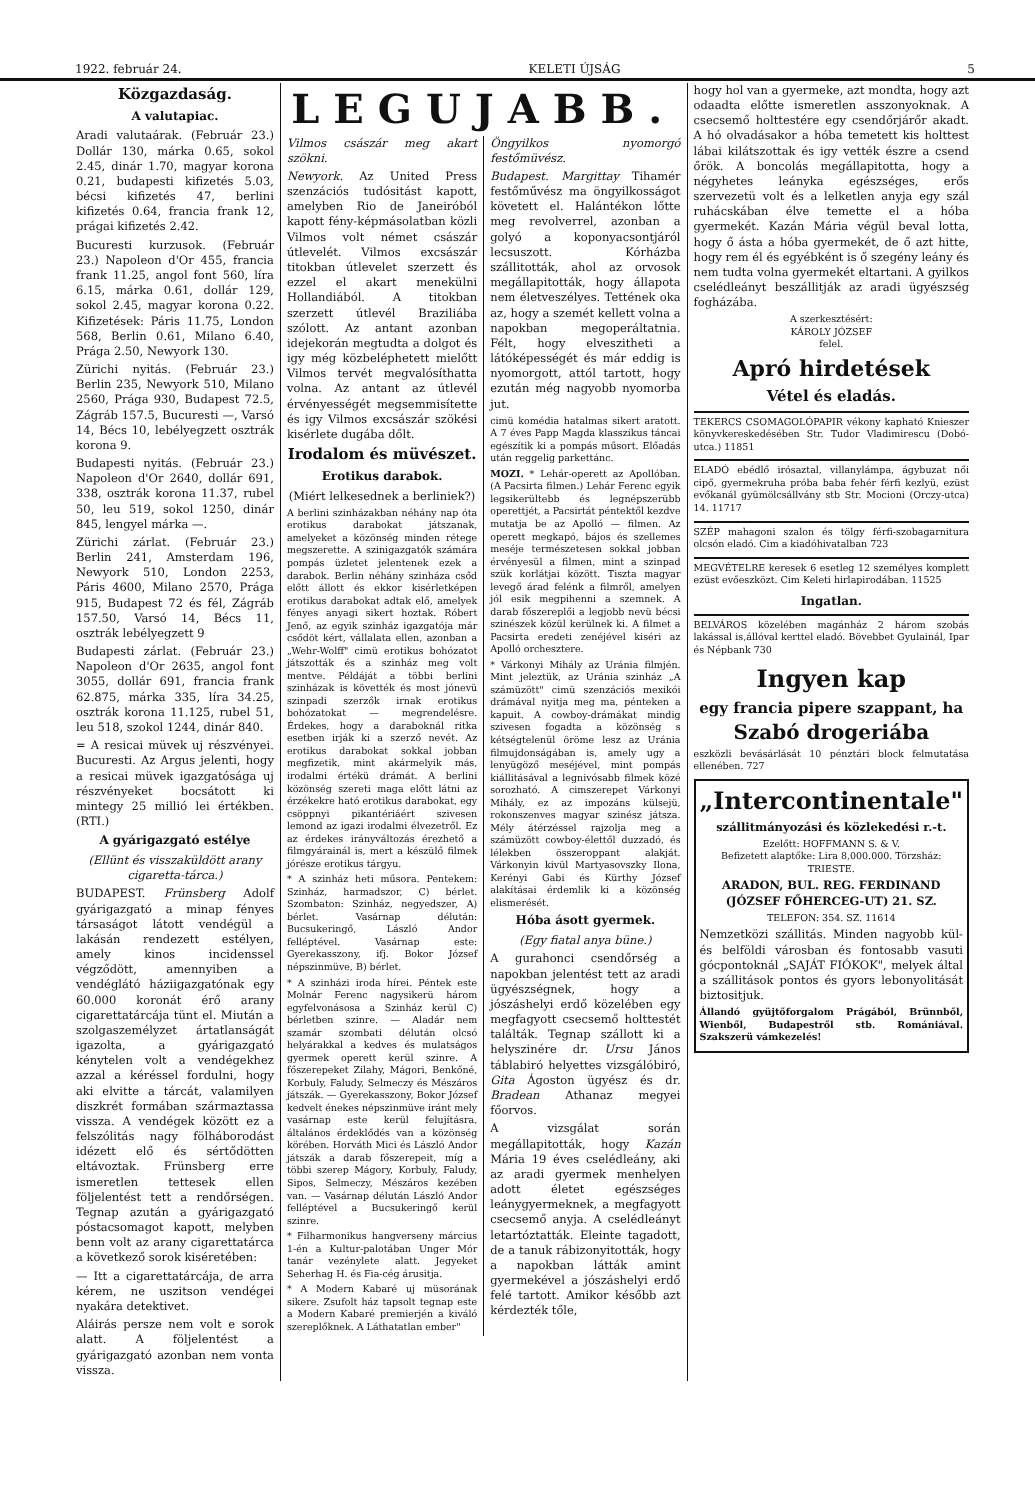1922. február 24. KELETI ÚJSÁG 5
Közgazdaság.
A valutapiac.
Aradi valutaárak. (Február 23.) Dollár 130, márka 0.65, sokol 2.45, dinár 1.70, magyar korona 0.21, budapesti kifizetés 5.03, bécsi kifizetés 47, berlini kifizetés 0.64, francia frank 12, prágai kifizetés 2.42.
Bucuresti kurzusok. (Február 23.) Napoleon d'Or 455, francia frank 11.25, angol font 560, líra 6.15, márka 0.61, dollár 129, sokol 2.45, magyar korona 0.22. Kifizetések: Páris 11.75, London 568, Berlin 0.61, Milano 6.40, Prága 2.50, Newyork 130.
Zürichi nyitás. (Február 23.) Berlin 235, Newyork 510, Milano 2560, Prága 930, Budapest 72.5, Zágráb 157.5, Bucuresti —, Varsó 14, Bécs 10, lebélyegzett osztrák korona 9.
Budapesti nyitás. (Február 23.) Napoleon d'Or 2640, dollár 691, 338, osztrák korona 11.37, rubel 50, leu 519, sokol 1250, dinár 845, lengyel márka —.
Zürichi zárlat. (Február 23.) Berlin 241, Amsterdam 196, Newyork 510, London 2253, Páris 4600, Milano 2570, Prága 915, Budapest 72 és fél, Zágráb 157.50, Varsó 14, Bécs 11, osztrák lebélyegzett 9
Budapesti zárlat. (Február 23.) Napoleon d'Or 2635, angol font 3055, dollár 691, francia frank 62.875, márka 335, líra 34.25, osztrák korona 11.125, rubel 51, leu 518, szokol 1244, dinár 840.
= A resicai müvek uj részvényei. Bucuresti. Az Argus jelenti, hogy a resicai müvek igazgatósága uj részvényeket bocsátott ki mintegy 25 millió lei értékben. (RTI.)
A gyárigazgató estélye
(Ellünt és visszaküldött arany cigaretta-tárca.)
BUDAPEST. Frünsberg Adolf gyárigazgató a minap fényes társaságot látott vendégül a lakásán rendezett estélyen, amely kinos incidenssel végződött, amennyiben a vendéglátó háziigazgatónak egy 60.000 koronát érő arany cigarettatárcája tünt el. Miután a szolgaszemélyzet ártatlanságát igazolta, a gyárigazgató kénytelen volt a vendégekhez azzal a kéréssel fordulni, hogy aki elvitte a tárcát, valamilyen diszkrét formában származtassa vissza. A vendégek között ez a felszólitás nagy fölháborodást idézett elő és sértődötten eltávoztak. Frünsberg erre ismeretlen tettesek ellen följelentést tett a rendőrségen. Tegnap azután a gyárigazgató póstacsomagot kapott, melyben benn volt az arany cigarettatárca a következő sorok kiséretében:
— Itt a cigarettatárcája, de arra kérem, ne uszitson vendégei nyakára detektivet.
Aláirás persze nem volt e sorok alatt. A följelentést a gyárigazgató azonban nem vonta vissza.
LEGUJABB.
Vilmos császár meg akart szökni.
Newyork. Az United Press szenzációs tudósitást kapott, amelyben Rio de Janeiróból kapott fény-képmásolatban közli Vilmos volt német császár útlevelét. Vilmos excsászár titokban útlevelet szerzett és ezzel el akart menekülni Hollandiából. A titokban szerzett útlevél Braziliába szólott. Az antant azonban idejekorán megtudta a dolgot és igy még közbeléphetett mielőtt Vilmos tervét megvalósíthatta volna. Az antant az útlevél érvényességét megsemmisítette és igy Vilmos excsászár szökési kisérlete dugába dőlt.
Irodalom és müvészet.
Erotikus darabok.
(Miért lelkesednek a berliniek?)
A berlini szinházakban néhány nap óta erotikus darabokat játszanak, amelyeket a közönség minden rétege megszerette. A szinigazgatók számára pompás üzletet jelentenek ezek a darabok. Berlin néhány szinháza csőd előtt állott és ekkor kisérletképen erotikus darabokat adtak elő, amelyek fényes anyagi sikert hoztak. Róbert Jenő, az egyik szinház igazgatója már csődöt kért, vállalata ellen, azonban a „Wehr-Wolff" cimü erotikus bohózatot játszották és a szinház meg volt mentve. Példáját a többi berlini szinházak is követték és most jónevü szinpadi szerzők irnak erotikus bohózatokat — megrendelésre. Érdekes, hogy a daraboknál ritka esetben irják ki a szerző nevét. Az erotikus darabokat sokkal jobban megfizetik, mint akármelyik más, irodalmi értékü drámát. A berlini közönség szereti maga előtt látni az érzékekre ható erotikus darabokat, egy csöppnyi pikantériáért szivesen lemond az igazi irodalmi élvezetről. Ez az érdekes irányváltozás érezhető a filmgyárainál is, mert a készülő filmek jórésze erotikus tárgyu.
* A szinház heti műsora. Pentekem: Szinház, harmadszor, C) bérlet. Szombaton: Szinház, negyedszer, A) bérlet. Vasárnap délután: Bucsukeringő, László Andor felléptével. Vasárnap este: Gyerekasszony, ifj. Bokor József népszinmüve, B) bérlet.
* A szinházi iroda hírei. Péntek este Molnár Ferenc nagysikerü három egyfelvonásosa a Szinház kerül C) bérletben szinre. — Aladár nem szamár szombati délután olcsó helyárakkal a kedves és mulatságos gyermek operett kerül szinre. A főszerepeket Zilahy, Mágori, Benkőné, Korbuly, Faludy, Selmeczy és Mészáros játszák. — Gyerekasszony, Bokor József kedvelt énekes népszinmüve iránt mely vasárnap este kerül felujításra, általános érdeklődés van a közönség körében. Horváth Mici és László Andor játszák a darab főszerepeit, míg a többi szerep Mágory, Korbuly, Faludy, Sipos, Selmeczy, Mészáros kezében van. — Vasárnap délután László Andor felléptével a Bucsukeringő kerül szinre.
* Filharmonikus hangverseny március 1-én a Kultur-palotában Unger Mór tanár vezénylete alatt. Jegyeket Seherhag H. és Fia-cég árusitja.
* A Modern Kabaré uj müsorának sikere. Zsufolt ház tapsolt tegnap este a Modern Kabaré premierjén a kiváló szereplőknek. A Láthatatlan ember"
Öngyilkos nyomorgó festőmüvész.
Budapest. Margittay Tihamér festőművész ma öngyilkosságot követett el. Halántékon lőtte meg revolverrel, azonban a golyó a koponyacsontjáról lecsuszott. Kórházba szállitották, ahol az orvosok megállapitották, hogy állapota nem életveszélyes. Tettének oka az, hogy a szemét kellett volna a napokban megoperáltatnia. Félt, hogy elveszitheti a látóképességét és már eddig is nyomorgott, attól tartott, hogy ezután még nagyobb nyomorba jut.
cimü komédia hatalmas sikert aratott. A 7 éves Papp Magda klasszikus táncai egészítik ki a pompás műsort. Előadás után reggelig parkettánc.
MOZI. * Lehár-operett az Apollóban. (A Pacsirta filmen.) Lehár Ferenc egyik legsikerültebb és legnépszerübb operettjét, a Pacsirtát péntektől kezdve mutatja be az Apolló — filmen. Az operett megkapó, bájos és szellemes meséje természetesen sokkal jobban érvényesül a filmen, mint a szinpad szük korlátjai között. Tiszta magyar levegő árad felénk a filmről, amelyen jól esik megpihenni a szemnek. A darab főszereplői a legjobb nevü bécsi szinészek közül kerülnek ki. A filmet a Pacsirta eredeti zenéjével kiséri az Apolló orchesztere.
* Várkonyi Mihály az Uránia filmjén. Mint jeleztük, az Uránia szinház „A számüzött" cimü szenzációs mexikói drámával nyitja meg ma, pénteken a kapuit. A cowboy-drámákat mindig szivesen fogadta a közönség s kétségtelenül öröme lesz az Uránia filmujdonságában is, amely ugy a lenyügöző meséjével, mint pompás kiállitásával a legnivósabb filmek közé sorozható. A cimszerepet Várkonyi Mihály, ez az impozáns külsejü, rokonszenves magyar szinész játsza. Mély átérzéssel rajzolja meg a számüzött cowboy-élettől duzzadó, és lélekben összeroppant alakját. Várkonyin kivül Martyasovszky Ilona, Kerényi Gabi és Kürthy József alakításai érdemlik ki a közönség elismerését.
Hóba ásott gyermek.
(Egy fiatal anya büne.)
A gurahonci csendőrség a napokban jelentést tett az aradi ügyészségnek, hogy a jószáshelyi erdő közelében egy megfagyott csecsemő holttestét találták. Tegnap szállott ki a helyszinére dr. Ursu János táblabiró helyettes vizsgálóbiró, Gita Ágoston ügyész és dr. Bradean Athanaz megyei főorvos.
A vizsgálat során megállapitották, hogy Kazán Mária 19 éves cselédleány, aki az aradi gyermek menhelyen adott életet egészséges leánygyermeknek, a megfagyott csecsemő anyja. A cselédleányt letartóztatták. Eleinte tagadott, de a tanuk rábizonyitották, hogy a napokban látták amint gyermekével a jószáshelyi erdő felé tartott. Amikor később azt kérdezték tőle,
hogy hol van a gyermeke, azt mondta, hogy azt odaadta előtte ismeretlen asszonyoknak. A csecsemő holttestére egy csendőrjárőr akadt. A hó olvadásakor a hóba temetett kis holttest lábai kilátszottak és igy vették észre a csend őrök. A boncolás megállapitotta, hogy a négyhetes leányka egészséges, erős szervezetü volt és a lelketlen anyja egy szál ruhácskában élve temette el a hóba gyermekét. Kazán Mária végül beval lotta, hogy ő ásta a hóba gyermekét, de ő azt hitte, hogy rem él és egyébként is ő szegény leány és nem tudta volna gyermekét eltartani. A gyilkos cselédleányt beszállitják az aradi ügyészség fogházába.
A szerkesztésért:
KÁROLY JÓZSEF
felel.
Apró hirdetések
Vétel és eladás.
TEKERCS CSOMAGOLÓPAPIR vékony kapható Knieszer könyvkereskedésében Str. Tudor Vladimirescu (Dobó-utca.) 11851
ELADÓ ebédlő irósaztal, villanylámpa, ágybuzat női cipő, gyermekruha próba baba fehér férfi kezlyü, ezüst evőkanál gyümölcsállvány stb Str. Mocioni (Orczy-utca) 14. 11717
SZÉP mahagoni szalon és tölgy férfi-szobagarnitura olcsón eladó. Cim a kiadóhivatalban 723
MEGVÉTELRE keresek 6 esetleg 12 személyes komplett ezüst evőeszközt. Cim Keleti hirlapirodában. 11525
Ingatlan.
BELVÁROS közelében magánház 2 három szobás lakással is,állóval kerttel eladó. Bövebbet Gyulainál, Ipar és Népbank 730
Ingyen kap
egy francia pipere szappant, ha
Szabó drogeriába
eszközli bevásárlását 10 pénztári block felmutatása ellenében. 727
„Intercontinentale"
szállitmányozási és közlekedési r.-t.
Ezelőtt: HOFFMANN S. & V.
Befizetett alaptőke: Lira 8,000.000. Törzsház: TRIESTE.
ARADON, BUL. REG. FERDINAND (JÓZSEF FŐHERCEG-UT) 21. SZ.
TELEFON: 354. SZ. 11614
Nemzetközi szállitás. Minden nagyobb kül- és belföldi városban és fontosabb vasuti gócpontoknál „SAJÁT FIÓKOK", melyek által a szállitások pontos és gyors lebonyolitását biztositjuk.
Állandó gyüjtőforgalom Prágából, Brünnből, Wienből, Budapestről stb. Romániával. Szakszerü vámkezelés!